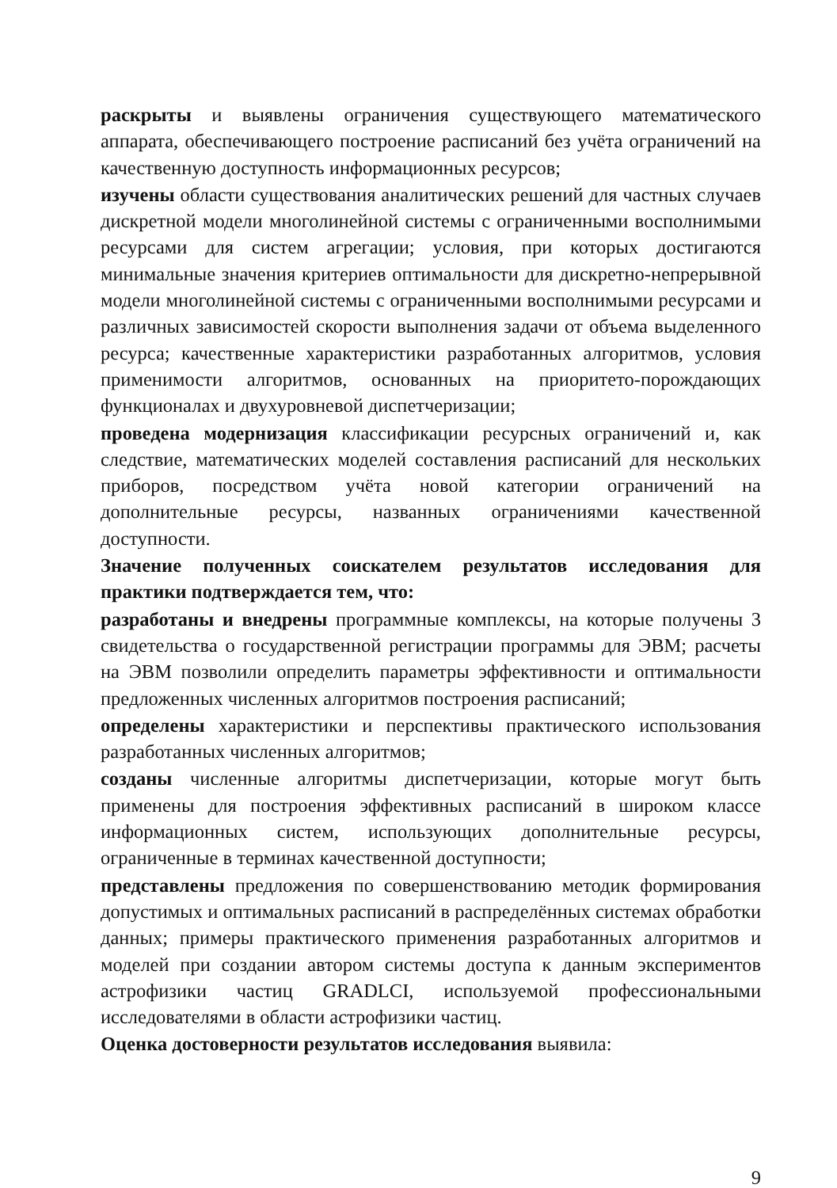раскрыты и выявлены ограничения существующего математического аппарата, обеспечивающего построение расписаний без учёта ограничений на качественную доступность информационных ресурсов;
изучены области существования аналитических решений для частных случаев дискретной модели многолинейной системы с ограниченными восполнимыми ресурсами для систем агрегации; условия, при которых достигаются минимальные значения критериев оптимальности для дискретно-непрерывной модели многолинейной системы с ограниченными восполнимыми ресурсами и различных зависимостей скорости выполнения задачи от объема выделенного ресурса; качественные характеристики разработанных алгоритмов, условия применимости алгоритмов, основанных на приоритето-порождающих функционалах и двухуровневой диспетчеризации;
проведена модернизация классификации ресурсных ограничений и, как следствие, математических моделей составления расписаний для нескольких приборов, посредством учёта новой категории ограничений на дополнительные ресурсы, названных ограничениями качественной доступности.
Значение полученных соискателем результатов исследования для практики подтверждается тем, что:
разработаны и внедрены программные комплексы, на которые получены 3 свидетельства о государственной регистрации программы для ЭВМ; расчеты на ЭВМ позволили определить параметры эффективности и оптимальности предложенных численных алгоритмов построения расписаний;
определены характеристики и перспективы практического использования разработанных численных алгоритмов;
созданы численные алгоритмы диспетчеризации, которые могут быть применены для построения эффективных расписаний в широком классе информационных систем, использующих дополнительные ресурсы, ограниченные в терминах качественной доступности;
представлены предложения по совершенствованию методик формирования допустимых и оптимальных расписаний в распределённых системах обработки данных; примеры практического применения разработанных алгоритмов и моделей при создании автором системы доступа к данным экспериментов астрофизики частиц GRADLCI, используемой профессиональными исследователями в области астрофизики частиц.
Оценка достоверности результатов исследования выявила:
9